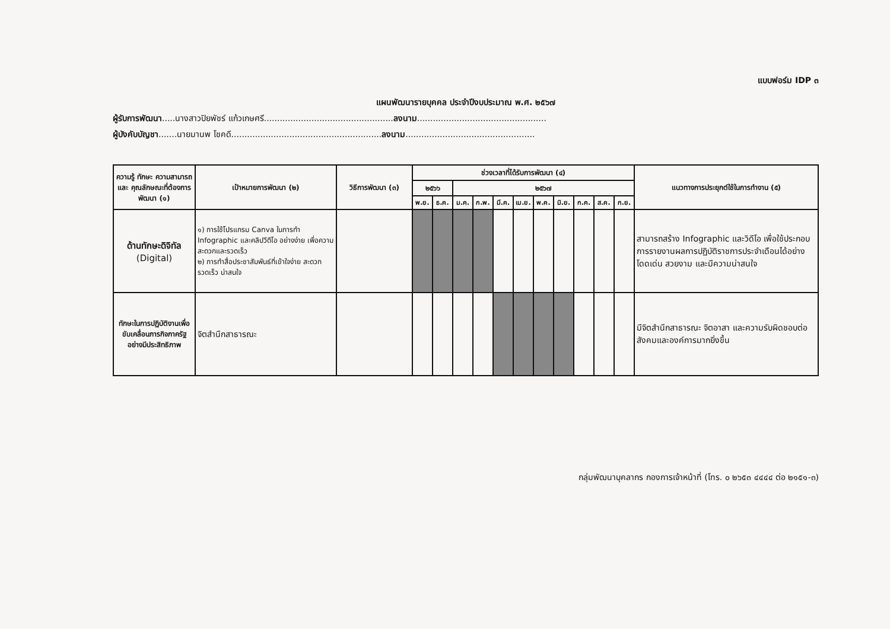แบบฟอร์ม IDP ๓
แผนพัฒนารายบุคคล ประจำปีงบประมาณ พ.ศ. ๒๕๖๗
ผู้รับการพัฒนา.....นางสาวปิยพัชร์ แก้วเกษศรี.................................................ลงนาม.................................................
ผู้บังคับบัญชา.......นายมานพ โชคดี.........................................................ลงนาม.................................................
| ความรู้ ทักษะ ความสามารถ และ คุณลักษณะที่ต้องการพัฒนา (๑) | เป้าหมายการพัฒนา (๒) | วิธีการพัฒนา (๓) | ช่วงเวลาที่ได้รับการพัฒนา (๔) | | | | | | | | | | | แนวทางการประยุกต์ใช้ในการทำงาน (๕) |
| --- | --- | --- | --- | --- | --- | --- | --- | --- | --- | --- | --- | --- | --- | --- |
| | | | ๒๕๖๖ | | ๒๕๖๗ | | | | | | | | | |
| | | | พ.ย. | ธ.ค. | ม.ค. | ก.พ. | มี.ค. | เม.ย. | พ.ค. | มิ.ย. | ก.ค. | ส.ค. | ก.ย. | |
| ด้านทักษะดิจิทัล (Digital) | ๑) การใช้โปรแกรม Canva ในการทำ Infographic และคลิปวีดีโอ อย่างง่าย เพื่อความสะดวกและรวดเร็ว ๒) การทำสื่อประชาสัมพันธ์ที่เข้าใจง่าย สะดวก รวดเร็ว น่าสนใจ | | | | | | | | | | | | | สามารถสร้าง Infographic และวิดีโอ เพื่อใช้ประกอบการรายงานผลการปฏิบัติราชการประจำเดือนได้อย่างโดดเด่น สวยงาม และมีความน่าสนใจ |
| ทักษะในการปฏิบัติงานเพื่อขับเคลื่อนภารกิจภาครัฐอย่างมีประสิทธิภาพ | จิตสำนึกสาธารณะ | | | | | | | | | | | | | มีจิตสำนึกสาธารณะ จิตอาสา และความรับผิดชอบต่อสังคมและองค์การมากยิ่งขึ้น |
กลุ่มพัฒนาบุคลากร กองการเจ้าหน้าที่ (โทร. ๐ ๒๖๕๓ ๔๔๔๔ ต่อ ๒๑๕๑-๓)